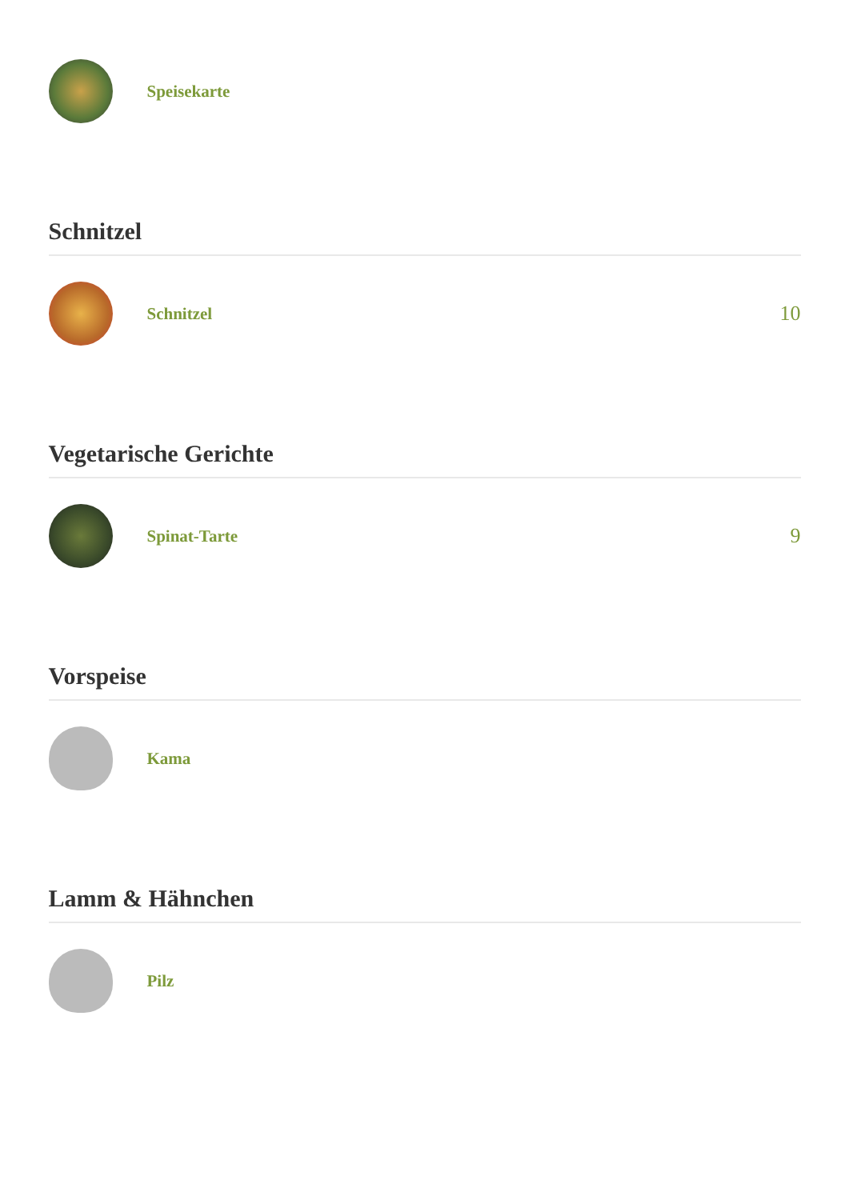Speisekarte
Schnitzel
Schnitzel
10
Vegetarische Gerichte
Spinat-Tarte
9
Vorspeise
Kama
Lamm & Hähnchen
Pilz